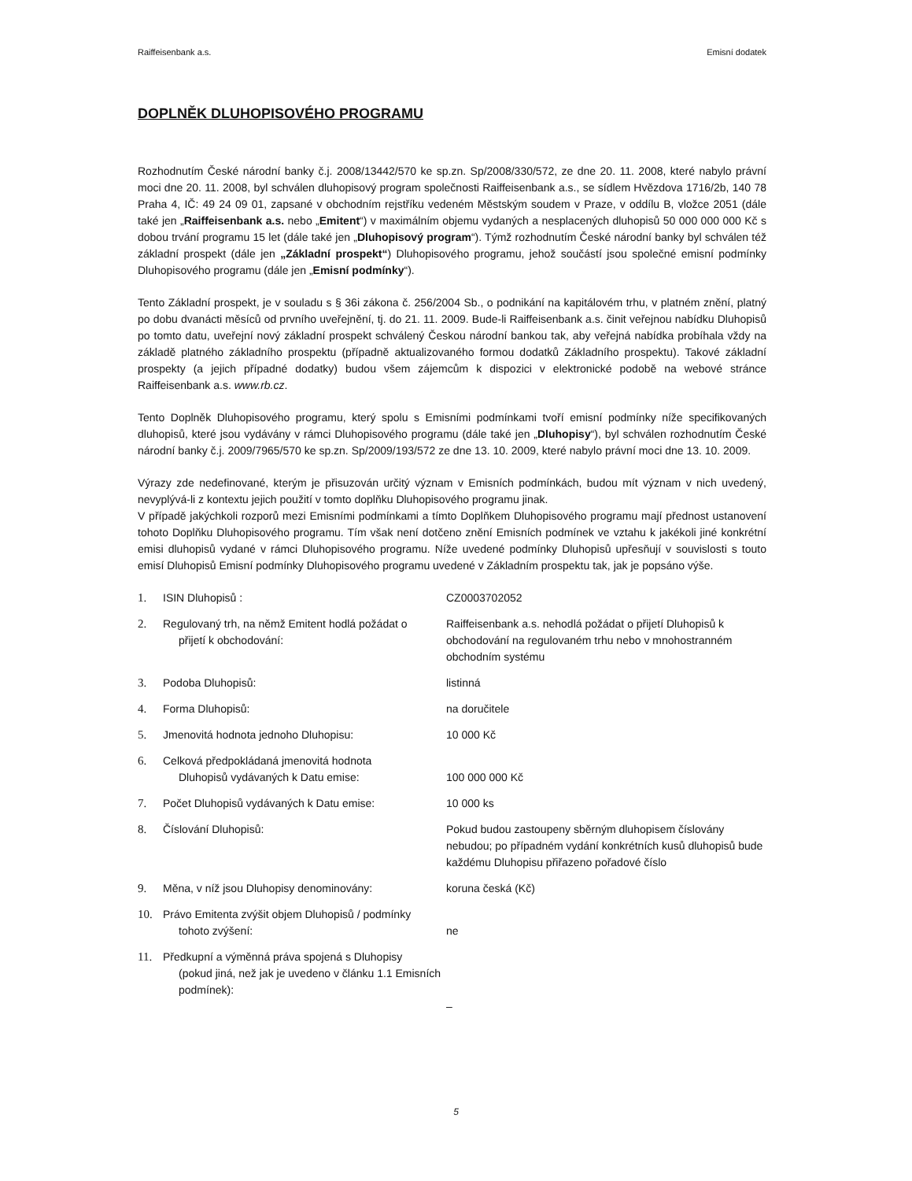Raiffeisenbank a.s. Emisní dodatek
DOPLNĚK DLUHOPISOVÉHO PROGRAMU
Rozhodnutím České národní banky č.j. 2008/13442/570 ke sp.zn. Sp/2008/330/572, ze dne 20. 11. 2008, které nabylo právní moci dne 20. 11. 2008, byl schválen dluhopisový program společnosti Raiffeisenbank a.s., se sídlem Hvězdova 1716/2b, 140 78 Praha 4, IČ: 49 24 09 01, zapsané v obchodním rejstříku vedeném Městským soudem v Praze, v oddílu B, vložce 2051 (dále také jen „Raiffeisenbank a.s. nebo „Emitent“) v maximálním objemu vydaných a nesplacených dluhopisů 50 000 000 000 Kč s dobou trvání programu 15 let (dále také jen „Dluhopisový program“). Týmž rozhodnutím České národní banky byl schválen též základní prospekt (dále jen „Základní prospekt“) Dluhopisového programu, jehož součástí jsou společné emisní podmínky Dluhopisového programu (dále jen „Emisní podmínky“).
Tento Základní prospekt, je v souladu s § 36i zákona č. 256/2004 Sb., o podnikání na kapitálovém trhu, v platném znění, platný po dobu dvanácti měsíců od prvního uveřejnění, tj. do 21. 11. 2009. Bude-li Raiffeisenbank a.s. činit veřejnou nabídku Dluhopisů po tomto datu, uveřejní nový základní prospekt schválený Českou národní bankou tak, aby veřejná nabídka probíhala vždy na základě platného základního prospektu (případně aktualizovaného formou dodatků Základního prospektu). Takové základní prospekty (a jejich případné dodatky) budou všem zájemcům k dispozici v elektronické podobě na webové stránce Raiffeisenbank a.s. www.rb.cz.
Tento Doplněk Dluhopisového programu, který spolu s Emisními podmínkami tvoří emisní podmínky níže specifikovaných dluhopisů, které jsou vydávány v rámci Dluhopisového programu (dále také jen „Dluhopisy“), byl schválen rozhodnutím České národní banky č.j. 2009/7965/570 ke sp.zn. Sp/2009/193/572 ze dne 13. 10. 2009, které nabylo právní moci dne 13. 10. 2009.
Výrazy zde nedefinované, kterým je přisuzován určitý význam v Emisních podmínkách, budou mít význam v nich uvedený, nevyplývá-li z kontextu jejich použití v tomto doplňku Dluhopisového programu jinak.
V případě jakýchkoli rozporů mezi Emisními podmínkami a tímto Doplňkem Dluhopisového programu mají přednost ustanovení tohoto Doplňku Dluhopisového programu. Tím však není dotčeno znění Emisních podmínek ve vztahu k jakékoli jiné konkrétní emisi dluhopisů vydané v rámci Dluhopisového programu. Níže uvedené podmínky Dluhopisů upřesňují v souvislosti s touto emisí Dluhopisů Emisní podmínky Dluhopisového programu uvedené v Základním prospektu tak, jak je popsáno výše.
| 1. | ISIN Dluhopisů : | CZ0003702052 |
| 2. | Regulovaný trh, na němž Emitent hodlá požádat o přijetí k obchodování: | Raiffeisenbank a.s. nehodlá požádat o přijetí Dluhopisů k obchodování na regulovaném trhu nebo v mnohostranném obchodním systému |
| 3. | Podoba Dluhopisů: | listinná |
| 4. | Forma Dluhopisů: | na doručitele |
| 5. | Jmenovitá hodnota jednoho Dluhopisu: | 10 000 Kč |
| 6. | Celková předpokládaná jmenovitá hodnota Dluhopisů vydávaných k Datu emise: | 100 000 000 Kč |
| 7. | Počet Dluhopisů vydávaných k Datu emise: | 10 000 ks |
| 8. | Číslování Dluhopisů: | Pokud budou zastoupeny sběrným dluhopisem číslovány nebudou; po případném vydání konkrétních kusů dluhopisů bude každému Dluhopisu přiřazeno pořadové číslo |
| 9. | Měna, v níž jsou Dluhopisy denominovány: | koruna česká (Kč) |
| 10. | Právo Emitenta zvýšit objem Dluhopisů / podmínky tohoto zvýšení: | ne |
| 11. | Předkupní a výměnná práva spojená s Dluhopisy (pokud jiná, než jak je uvedeno v článku 1.1 Emisních podmínek): | – |
5